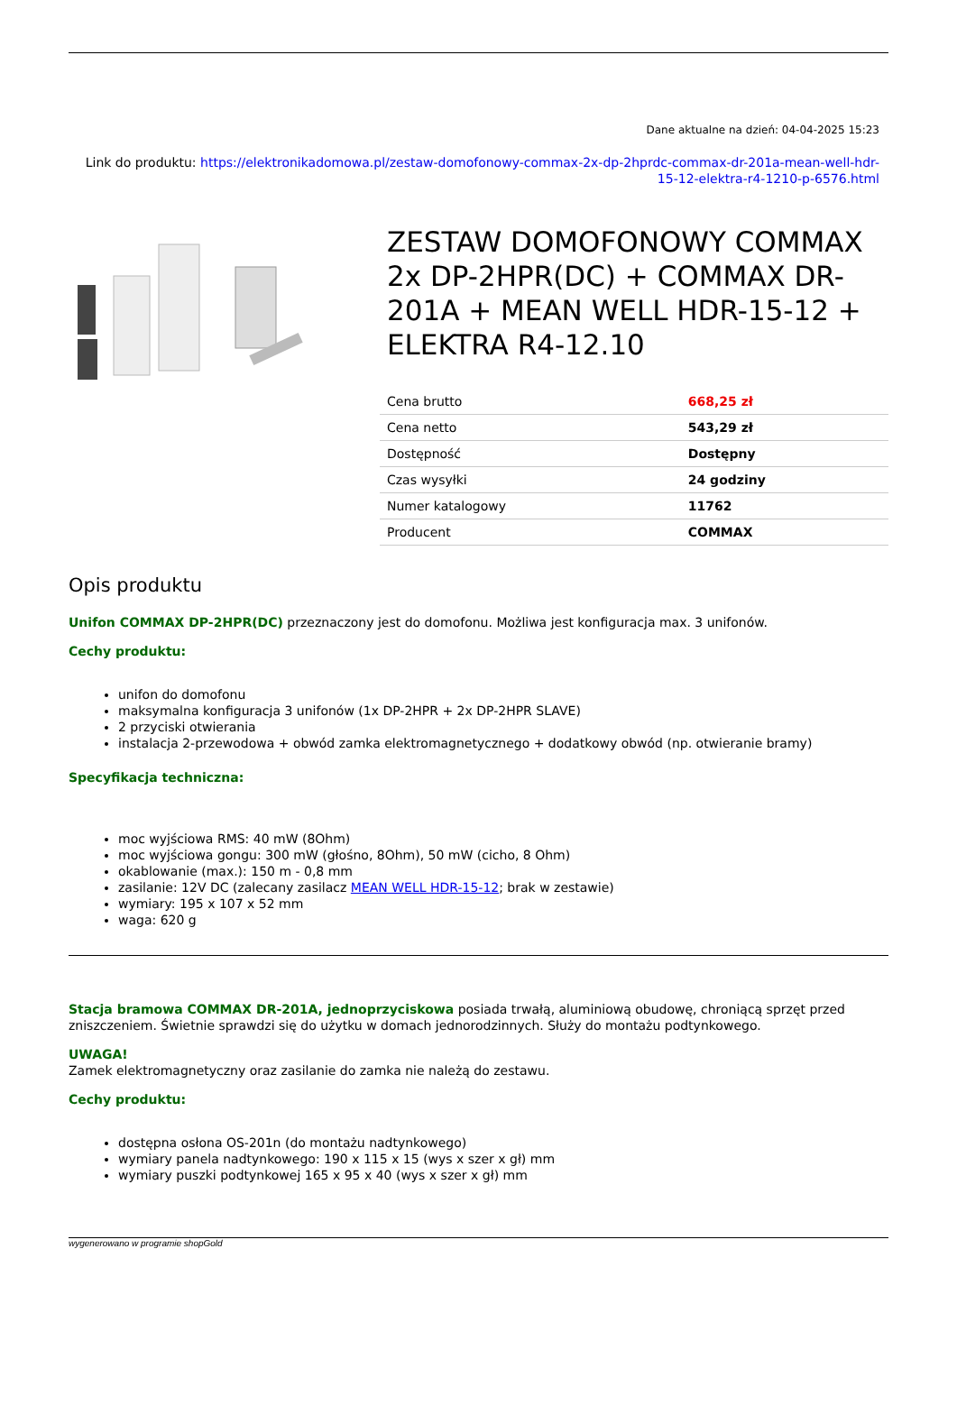Dane aktualne na dzień: 04-04-2025 15:23
Link do produktu: https://elektronikadomowa.pl/zestaw-domofonowy-commax-2x-dp-2hprdc-commax-dr-201a-mean-well-hdr-15-12-elektra-r4-1210-p-6576.html
ZESTAW DOMOFONOWY COMMAX 2x DP-2HPR(DC) + COMMAX DR-201A + MEAN WELL HDR-15-12 + ELEKTRA R4-12.10
| Cena brutto | 668,25 zł |
| Cena netto | 543,29 zł |
| Dostępność | Dostępny |
| Czas wysyłki | 24 godziny |
| Numer katalogowy | 11762 |
| Producent | COMMAX |
Opis produktu
Unifon COMMAX DP-2HPR(DC) przeznaczony jest do domofonu. Możliwa jest konfiguracja max. 3 unifonów.
Cechy produktu:
unifon do domofonu
maksymalna konfiguracja 3 unifonów (1x DP-2HPR + 2x DP-2HPR SLAVE)
2 przyciski otwierania
instalacja 2-przewodowa + obwód zamka elektromagnetycznego + dodatkowy obwód (np. otwieranie bramy)
Specyfikacja techniczna:
moc wyjściowa RMS: 40 mW (8Ohm)
moc wyjściowa gongu: 300 mW (głośno, 8Ohm), 50 mW (cicho, 8 Ohm)
okablowanie (max.): 150 m - 0,8 mm
zasilanie: 12V DC (zalecany zasilacz MEAN WELL HDR-15-12; brak w zestawie)
wymiary: 195 x 107 x 52 mm
waga: 620 g
Stacja bramowa COMMAX DR-201A, jednoprzyciskowa posiada trwałą, aluminiową obudowę, chroniącą sprzęt przed zniszczeniem. Świetnie sprawdzi się do użytku w domach jednorodzinnych. Służy do montażu podtynkowego.
UWAGA!
Zamek elektromagnetyczny oraz zasilanie do zamka nie należą do zestawu.
Cechy produktu:
dostępna osłona OS-201n (do montażu nadtynkowego)
wymiary panela nadtynkowego: 190 x 115 x 15 (wys x szer x gł) mm
wymiary puszki podtynkowej 165 x 95 x 40 (wys x szer x gł) mm
wygenerowano w programie shopGold